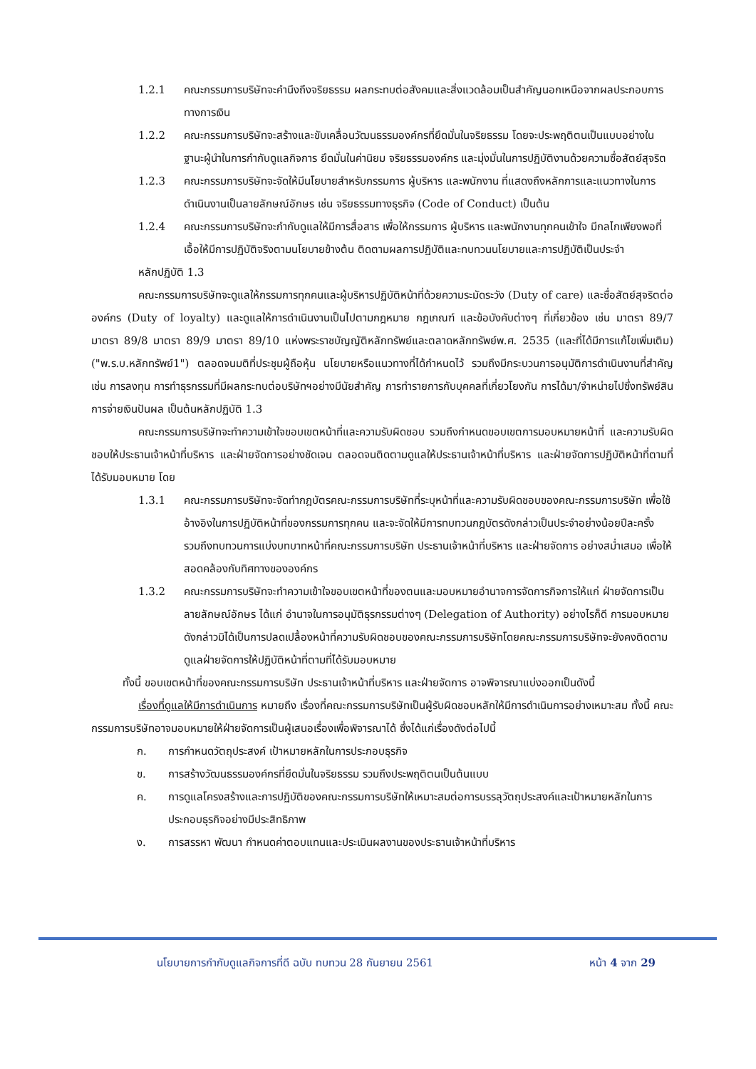1.2.1 คณะกรรมการบริษัทจะคำนึงถึงจริยธรรม ผลกระทบต่อสังคมและสิ่งแวดล้อมเป็นสำคัญนอกเหนือจากผลประกอบการทางการเงิน
1.2.2 คณะกรรมการบริษัทจะสร้างและขับเคลื่อนวัฒนธรรมองค์กรที่ยึดมั่นในจริยธรรม โดยจะประพฤติตนเป็นแบบอย่างในฐานะผู้นำในการกำกับดูแลกิจการ ยึดมั่นในค่านิยม จริยธรรมองค์กร และมุ่งมั่นในการปฏิบัติงานด้วยความซื่อสัตย์สุจริต
1.2.3 คณะกรรมการบริษัทจะจัดให้มีนโยบายสำหรับกรรมการ ผู้บริหาร และพนักงาน ที่แสดงถึงหลักการและแนวทางในการดำเนินงานเป็นลายลักษณ์อักษร เช่น จริยธรรมทางธุรกิจ (Code of Conduct) เป็นต้น
1.2.4 คณะกรรมการบริษัทจะกำกับดูแลให้มีการสื่อสาร เพื่อให้กรรมการ ผู้บริหาร และพนักงานทุกคนเข้าใจ มีกลไกเพียงพอที่เอื้อให้มีการปฏิบัติจริงตามนโยบายข้างต้น ติดตามผลการปฏิบัติและทบทวนนโยบายและการปฏิบัติเป็นประจำ
หลักปฏิบัติ 1.3
คณะกรรมการบริษัทจะดูแลให้กรรมการทุกคนและผู้บริหารปฏิบัติหน้าที่ด้วยความระมัดระวัง (Duty of care) และซื่อสัตย์สุจริตต่อองค์กร (Duty of loyalty) และดูแลให้การดำเนินงานเป็นไปตามกฎหมาย กฎเกณฑ์ และข้อบังคับต่างๆ ที่เกี่ยวข้อง เช่น มาตรา 89/7 มาตรา 89/8 มาตรา 89/9 มาตรา 89/10 แห่งพระราชบัญญัติหลักทรัพย์และตลาดหลักทรัพย์พ.ศ. 2535 (และที่ได้มีการแก้ไขเพิ่มเติม) ("พ.ร.บ.หลักทรัพย์1") ตลอดจนมติที่ประชุมผู้ถือหุ้น นโยบายหรือแนวทางที่ได้กำหนดไว้ รวมถึงมีกระบวนการอนุมัติการดำเนินงานที่สำคัญ เช่น การลงทุน การทำธุรกรรมที่มีผลกระทบต่อบริษัทฯอย่างมีนัยสำคัญ การทำรายการกับบุคคลที่เกี่ยวโยงกัน การได้มา/จำหน่ายไปซึ่งทรัพย์สิน การจ่ายเงินปันผล เป็นต้นหลักปฏิบัติ 1.3
คณะกรรมการบริษัทจะทำความเข้าใจขอบเขตหน้าที่และความรับผิดชอบ รวมถึงกำหนดขอบเขตการมอบหมายหน้าที่ และความรับผิดชอบให้ประธานเจ้าหน้าที่บริหาร และฝ่ายจัดการอย่างชัดเจน ตลอดจนติดตามดูแลให้ประธานเจ้าหน้าที่บริหาร และฝ่ายจัดการปฏิบัติหน้าที่ตามที่ได้รับมอบหมาย โดย
1.3.1 คณะกรรมการบริษัทจะจัดทำกฎบัตรคณะกรรมการบริษัทที่ระบุหน้าที่และความรับผิดชอบของคณะกรรมการบริษัท เพื่อใช้อ้างอิงในการปฏิบัติหน้าที่ของกรรมการทุกคน และจะจัดให้มีการทบทวนกฎบัตรดังกล่าวเป็นประจำอย่างน้อยปีละครั้ง รวมถึงทบทวนการแบ่งบทบาทหน้าที่คณะกรรมการบริษัท ประธานเจ้าหน้าที่บริหาร และฝ่ายจัดการ อย่างสม่ำเสมอ เพื่อให้สอดคล้องกับทิศทางขององค์กร
1.3.2 คณะกรรมการบริษัทจะทำความเข้าใจขอบเขตหน้าที่ของตนและมอบหมายอำนาจการจัดการกิจการให้แก่ ฝ่ายจัดการเป็นลายลักษณ์อักษร ได้แก่ อำนาจในการอนุมัติธุรกรรมต่างๆ (Delegation of Authority) อย่างไรก็ดี การมอบหมายดังกล่าวมิได้เป็นการปลดเปลื้องหน้าที่ความรับผิดชอบของคณะกรรมการบริษัทโดยคณะกรรมการบริษัทจะยังคงติดตามดูแลฝ่ายจัดการให้ปฏิบัติหน้าที่ตามที่ได้รับมอบหมาย
ทั้งนี้ ขอบเขตหน้าที่ของคณะกรรมการบริษัท ประธานเจ้าหน้าที่บริหาร และฝ่ายจัดการ อาจพิจารณาแบ่งออกเป็นดังนี้
เรื่องที่ดูแลให้มีการดำเนินการ หมายถึง เรื่องที่คณะกรรมการบริษัทเป็นผู้รับผิดชอบหลักให้มีการดำเนินการอย่างเหมาะสม ทั้งนี้ คณะกรรมการบริษัทอาจมอบหมายให้ฝ่ายจัดการเป็นผู้เสนอเรื่องเพื่อพิจารณาได้ ซึ่งได้แก่เรื่องดังต่อไปนี้
ก. การกำหนดวัตถุประสงค์ เป้าหมายหลักในการประกอบธุรกิจ
ข. การสร้างวัฒนธรรมองค์กรที่ยึดมั่นในจริยธรรม รวมถึงประพฤติตนเป็นต้นแบบ
ค. การดูแลโครงสร้างและการปฏิบัติของคณะกรรมการบริษัทให้เหมาะสมต่อการบรรลุวัตถุประสงค์และเป้าหมายหลักในการประกอบธุรกิจอย่างมีประสิทธิภาพ
ง. การสรรหา พัฒนา กำหนดค่าตอบแทนและประเมินผลงานของประธานเจ้าหน้าที่บริหาร
นโยบายการกำกับดูแลกิจการที่ดี ฉบับ ทบทวน 28 กันยายน 2561 หน้า 4 จาก 29